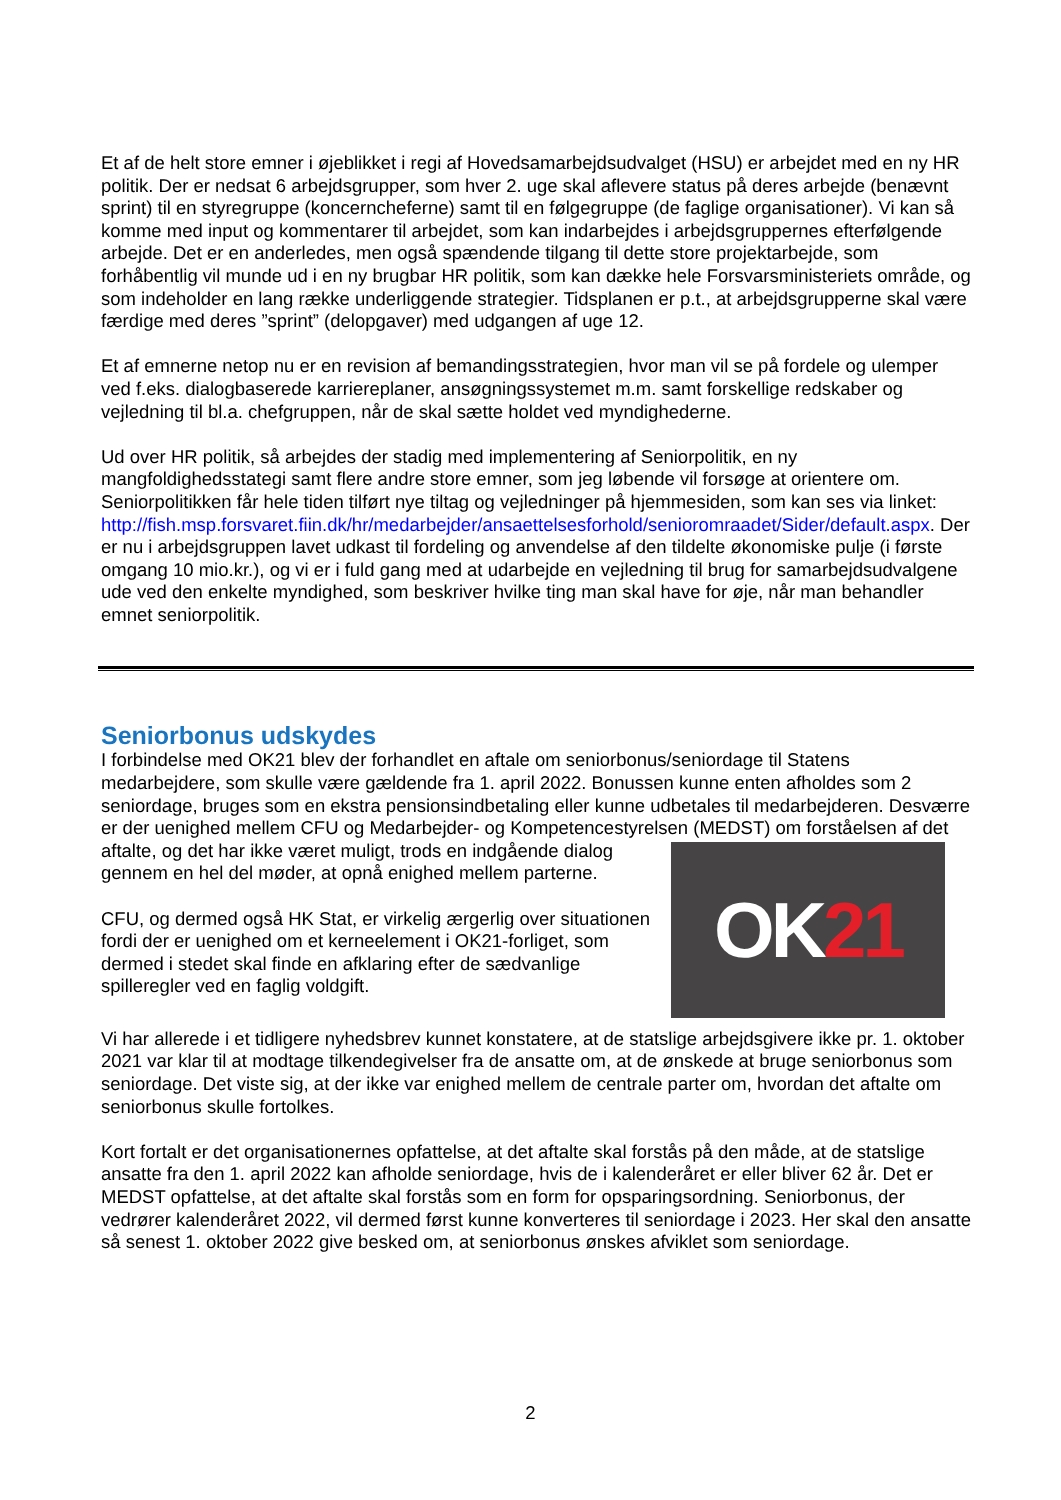Et af de helt store emner i øjeblikket i regi af Hovedsamarbejdsudvalget (HSU) er arbejdet med en ny HR politik. Der er nedsat 6 arbejdsgrupper, som hver 2. uge skal aflevere status på deres arbejde (benævnt sprint) til en styregruppe (koncerncheferne) samt til en følgegruppe (de faglige organisationer). Vi kan så komme med input og kommentarer til arbejdet, som kan indarbejdes i arbejdsgruppernes efterfølgende arbejde. Det er en anderledes, men også spændende tilgang til dette store projektarbejde, som forhåbentlig vil munde ud i en ny brugbar HR politik, som kan dække hele Forsvarsministeriets område, og som indeholder en lang række underliggende strategier. Tidsplanen er p.t., at arbejdsgrupperne skal være færdige med deres ”sprint” (delopgaver) med udgangen af uge 12.
Et af emnerne netop nu er en revision af bemandingsstrategien, hvor man vil se på fordele og ulemper ved f.eks. dialogbaserede karriereplaner, ansøgningssystemet m.m. samt forskellige redskaber og vejledning til bl.a. chefgruppen, når de skal sætte holdet ved myndighederne.
Ud over HR politik, så arbejdes der stadig med implementering af Seniorpolitik, en ny mangfoldighedsstategi samt flere andre store emner, som jeg løbende vil forsøge at orientere om. Seniorpolitikken får hele tiden tilført nye tiltag og vejledninger på hjemmesiden, som kan ses via linket: http://fish.msp.forsvaret.fiin.dk/hr/medarbejder/ansaettelsesforhold/senioromraadet/Sider/default.aspx. Der er nu i arbejdsgruppen lavet udkast til fordeling og anvendelse af den tildelte økonomiske pulje (i første omgang 10 mio.kr.), og vi er i fuld gang med at udarbejde en vejledning til brug for samarbejdsudvalgene ude ved den enkelte myndighed, som beskriver hvilke ting man skal have for øje, når man behandler emnet seniorpolitik.
Seniorbonus udskydes
I forbindelse med OK21 blev der forhandlet en aftale om seniorbonus/seniordage til Statens medarbejdere, som skulle være gældende fra 1. april 2022. Bonussen kunne enten afholdes som 2 seniordage, bruges som en ekstra pensionsindbetaling eller kunne udbetales til medarbejderen. Desværre er der uenighed mellem CFU og Medarbejder- og Kompetencestyrelsen (MEDST) om
OK 21
forståelsen af det aftalte, og det har ikke været muligt, trods en indgående dialog gennem en hel del møder, at opnå enighed mellem parterne.
CFU, og dermed også HK Stat, er virkelig ærgerlig over situationen fordi der er uenighed om et kerneelement i OK21-forliget, som dermed i stedet skal finde en afklaring efter de sædvanlige spilleregler ved en faglig voldgift.
Vi har allerede i et tidligere nyhedsbrev kunnet konstatere, at de statslige arbejdsgivere ikke pr. 1. oktober 2021 var klar til at modtage tilkendegivelser fra de ansatte om, at de ønskede at bruge seniorbonus som seniordage. Det viste sig, at der ikke var enighed mellem de centrale parter om, hvordan det aftalte om seniorbonus skulle fortolkes.
Kort fortalt er det organisationernes opfattelse, at det aftalte skal forstås på den måde, at de statslige ansatte fra den 1. april 2022 kan afholde seniordage, hvis de i kalenderåret er eller bliver 62 år. Det er MEDST opfattelse, at det aftalte skal forstås som en form for opsparingsordning. Seniorbonus, der vedrører kalenderåret 2022, vil dermed først kunne konverteres til seniordage i 2023. Her skal den ansatte så senest 1. oktober 2022 give besked om, at seniorbonus ønskes afviklet som seniordage.
2